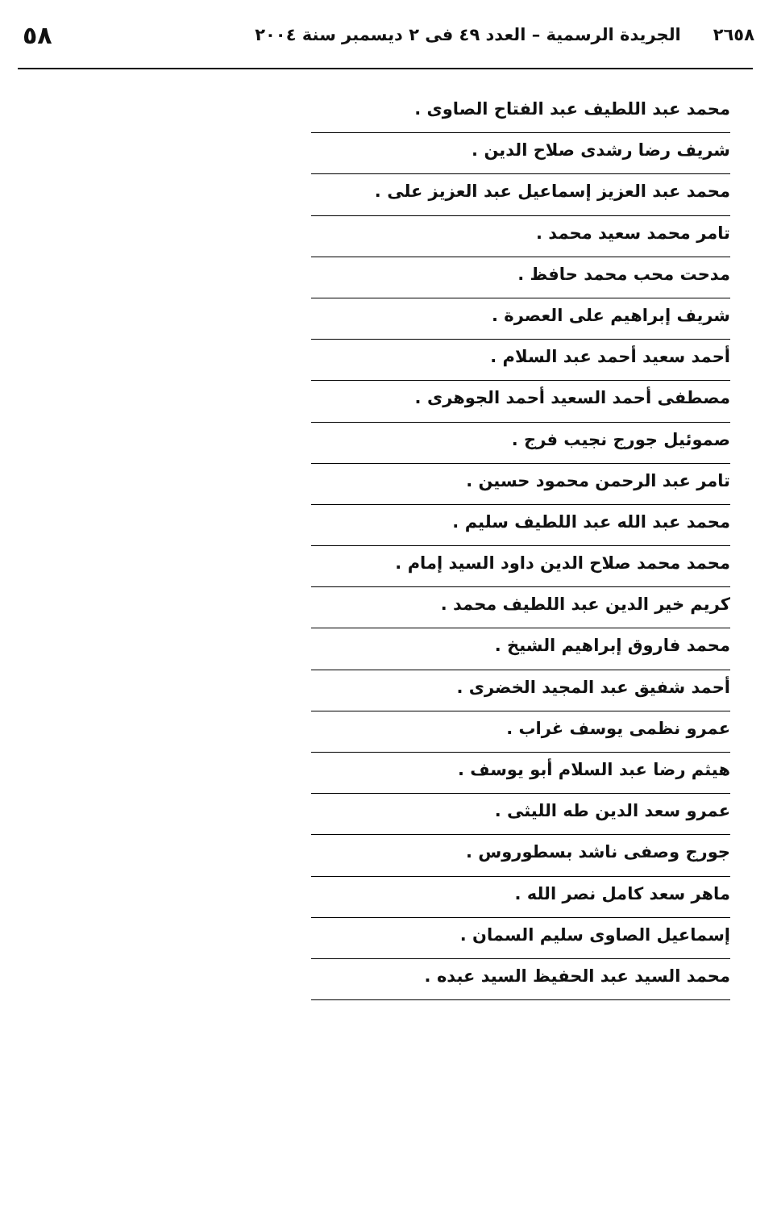٢٦٥٨ الجريدة الرسمية – العدد ٤٩ فى ٢ ديسمبر سنة ٢٠٠٤ ٥٨
محمد عبد اللطيف عبد الفتاح الصاوى .
شريف رضا رشدى صلاح الدين .
محمد عبد العزيز إسماعيل عبد العزيز على .
تامر محمد سعيد محمد .
مدحت محب محمد حافظ .
شريف إبراهيم على العصرة .
أحمد سعيد أحمد عبد السلام .
مصطفى أحمد السعيد أحمد الجوهرى .
صموئيل جورج نجيب فرج .
تامر عبد الرحمن محمود حسين .
محمد عبد الله عبد اللطيف سليم .
محمد محمد صلاح الدين داود السيد إمام .
كريم خير الدين عبد اللطيف محمد .
محمد فاروق إبراهيم الشيخ .
أحمد شفيق عبد المجيد الخضرى .
عمرو نظمى يوسف غراب .
هيثم رضا عبد السلام أبو يوسف .
عمرو سعد الدين طه الليثى .
جورج وصفى ناشد بسطوروس .
ماهر سعد كامل نصر الله .
إسماعيل الصاوى سليم السمان .
محمد السيد عبد الحفيظ السيد عبده .